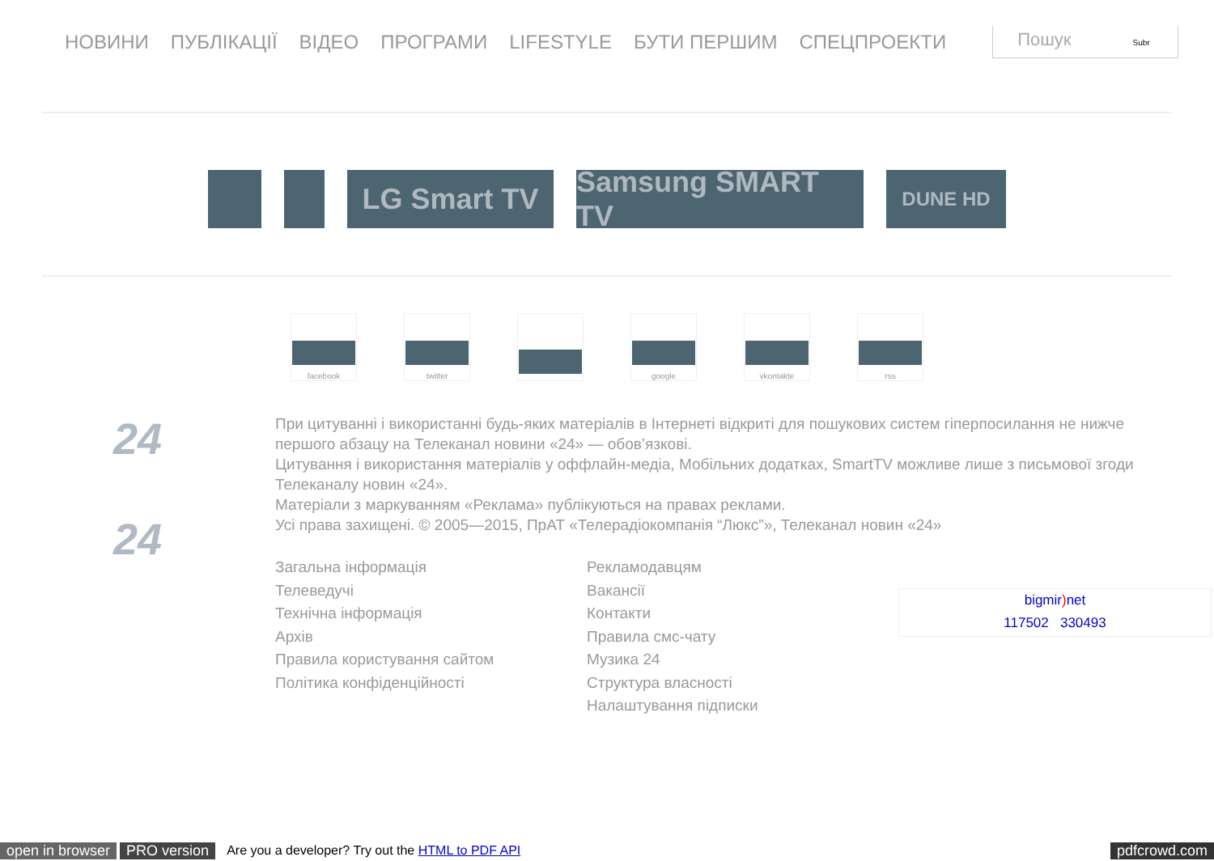НОВИНИ ПУБЛІКАЦІЇ ВІДЕО ПРОГРАМИ LIFESTYLE БУТИ ПЕРШИМ СПЕЦПРОЕКТИ
Пошук Subr
LG Smart TV Samsung SMART TV
DUNE HD
facebook twitter google vkontakte rss
24
24
При цитуванні і використанні будь-яких матеріалів в Інтернеті відкриті для пошукових систем гіперпосилання не нижче першого абзацу на Телеканал новини «24» — обов’язкові.
Цитування і використання матеріалів у оффлайн-медіа, Мобільних додатках, SmartTV можливе лише з письмової згоди Телеканалу новин «24».
Матеріали з маркуванням «Реклама» публікуються на правах реклами.
Усі права захищені. © 2005—2015, ПрАТ «Телерадіокомпанія “Люкс”», Телеканал новин «24»
Загальна інформація
Телеведучі
Технічна інформація
Архів
Правила користування сайтом
Політика конфіденційності
Рекламодавцям
Вакансії
Контакти
Правила смс-чату
Музика 24
Структура власності
Налаштування підписки
bigmir) net
117502 330493
open in browser PRO version Are you a developer? Try out the HTML to PDF API pdfcrowd.com